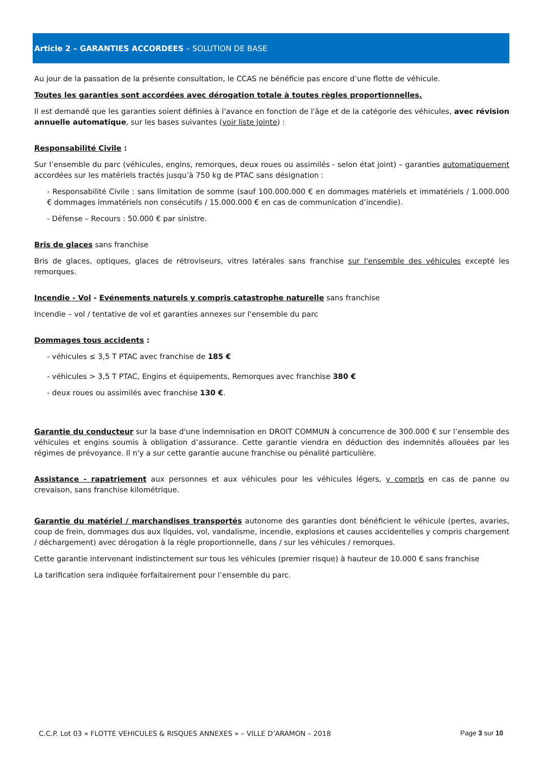Article 2 – GARANTIES ACCORDEES – SOLUTION DE BASE
Au jour de la passation de la présente consultation, le CCAS ne bénéficie pas encore d’une flotte de véhicule.
Toutes les garanties sont accordées avec dérogation totale à toutes règles proportionnelles.
Il est demandé que les garanties soient définies à l'avance en fonction de l'âge et de la catégorie des véhicules, avec révision annuelle automatique, sur les bases suivantes (voir liste jointe) :
Responsabilité Civile :
Sur l’ensemble du parc (véhicules, engins, remorques, deux roues ou assimilés - selon état joint) – garanties automatiquement accordées sur les matériels tractés jusqu’à 750 kg de PTAC sans désignation :
- Responsabilité Civile : sans limitation de somme (sauf 100.000.000 € en dommages matériels et immatériels / 1.000.000 € dommages immatériels non consécutifs / 15.000.000 € en cas de communication d’incendie).
- Défense – Recours : 50.000 € par sinistre.
Bris de glaces sans franchise
Bris de glaces, optiques, glaces de rétroviseurs, vitres latérales sans franchise sur l'ensemble des véhicules excepté les remorques.
Incendie - Vol - Evénements naturels y compris catastrophe naturelle sans franchise
Incendie – vol / tentative de vol et garanties annexes sur l'ensemble du parc
Dommages tous accidents :
- véhicules ≤ 3,5 T PTAC avec franchise de 185 €
- véhicules > 3,5 T PTAC, Engins et équipements, Remorques avec franchise 380 €
- deux roues ou assimilés avec franchise 130 €.
Garantie du conducteur sur la base d'une indemnisation en DROIT COMMUN à concurrence de 300.000 € sur l’ensemble des véhicules et engins soumis à obligation d’assurance. Cette garantie viendra en déduction des indemnités allouées par les régimes de prévoyance. Il n'y a sur cette garantie aucune franchise ou pénalité particulière.
Assistance - rapatriement aux personnes et aux véhicules pour les véhicules légers, y compris en cas de panne ou crevaison, sans franchise kilométrique.
Garantie du matériel / marchandises transportés autonome des garanties dont bénéficient le véhicule (pertes, avaries, coup de frein, dommages dus aux liquides, vol, vandalisme, incendie, explosions et causes accidentelles y compris chargement / déchargement) avec dérogation à la règle proportionnelle, dans / sur les véhicules / remorques.
Cette garantie intervenant indistinctement sur tous les véhicules (premier risque) à hauteur de 10.000 € sans franchise
La tarification sera indiquée forfaitairement pour l’ensemble du parc.
C.C.P. Lot 03 « FLOTTE VEHICULES & RISQUES ANNEXES » – VILLE D’ARAMON – 2018 Page 3 sur 10